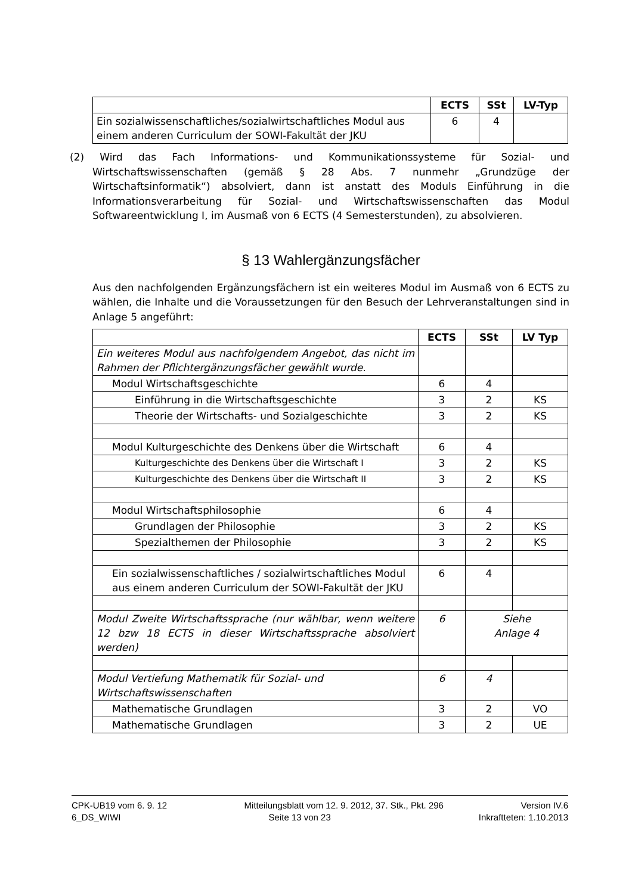| | ECTS | SSt | LV-Typ |
| --- | --- | --- | --- |
| Ein sozialwissenschaftliches/sozialwirtschaftliches Modul aus einem anderen Curriculum der SOWI-Fakultät der JKU | 6 | 4 | |
(2) Wird das Fach Informations- und Kommunikationssysteme für Sozial- und Wirtschaftswissenschaften (gemäß § 28 Abs. 7 nunmehr „Grundzüge der Wirtschaftsinformatik“) absolviert, dann ist anstatt des Moduls Einführung in die Informationsverarbeitung für Sozial- und Wirtschaftswissenschaften das Modul Softwareentwicklung I, im Ausmaß von 6 ECTS (4 Semesterstunden), zu absolvieren.
§ 13 Wahlergänzungsfächer
Aus den nachfolgenden Ergänzungsfächern ist ein weiteres Modul im Ausmaß von 6 ECTS zu wählen, die Inhalte und die Voraussetzungen für den Besuch der Lehrveranstaltungen sind in Anlage 5 angeführt:
| | ECTS | SSt | LV Typ |
| --- | --- | --- | --- |
| Ein weiteres Modul aus nachfolgendem Angebot, das nicht im Rahmen der Pflichtergänzungsfächer gewählt wurde. | | | |
| Modul Wirtschaftsgeschichte | 6 | 4 | |
| Einführung in die Wirtschaftsgeschichte | 3 | 2 | KS |
| Theorie der Wirtschafts- und Sozialgeschichte | 3 | 2 | KS |
| Modul Kulturgeschichte des Denkens über die Wirtschaft | 6 | 4 | |
| Kulturgeschichte des Denkens über die Wirtschaft I | 3 | 2 | KS |
| Kulturgeschichte des Denkens über die Wirtschaft II | 3 | 2 | KS |
| Modul Wirtschaftsphilosophie | 6 | 4 | |
| Grundlagen der Philosophie | 3 | 2 | KS |
| Spezialthemen der Philosophie | 3 | 2 | KS |
| Ein sozialwissenschaftliches / sozialwirtschaftliches Modul aus einem anderen Curriculum der SOWI-Fakultät der JKU | 6 | 4 | |
| Modul Zweite Wirtschaftssprache (nur wählbar, wenn weitere 12 bzw 18 ECTS in dieser Wirtschaftssprache absolviert werden) | 6 | Siehe Anlage 4 | |
| Modul Vertiefung Mathematik für Sozial- und Wirtschaftswissenschaften | 6 | 4 | |
| Mathematische Grundlagen | 3 | 2 | VO |
| Mathematische Grundlagen | 3 | 2 | UE |
CPK-UB19 vom 6. 9. 12 Mitteilungsblatt vom 12. 9. 2012, 37. Stk., Pkt. 296 Version IV.6
6_DS_WIWI Seite 13 von 23 Inkraftteten: 1.10.2013